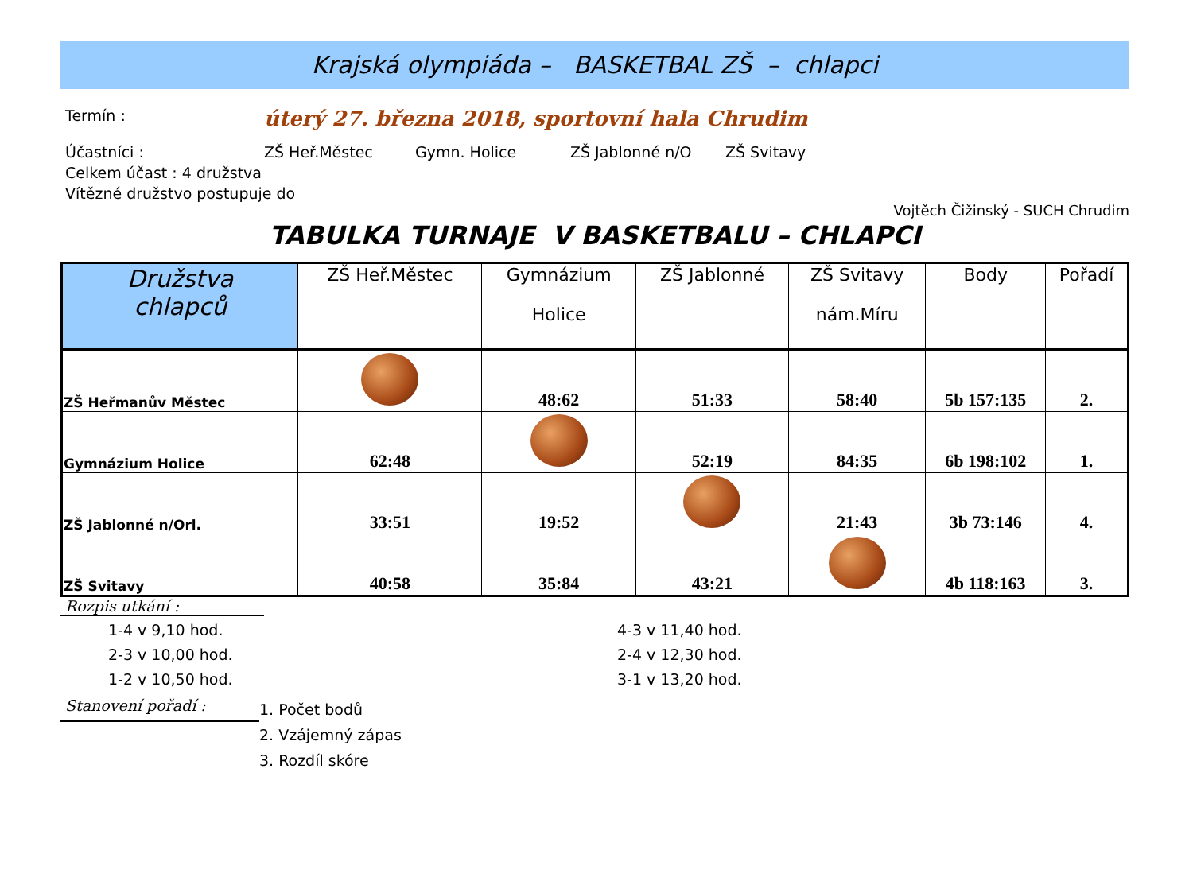Krajská olympiáda – BASKETBAL ZŠ – chlapci
Termín : úterý 27. března 2018, sportovní hala Chrudim
Účastníci : ZŠ Heř.Městec Gymn. Holice ZŠ Jablonné n/O ZŠ Svitavy
Celkem účast : 4 družstva
Vítězné družstvo postupuje do
Vojtěch Čižinský - SUCH Chrudim
TABULKA TURNAJE V BASKETBALU – CHLAPCI
| Družstva chlapců | ZŠ Heř.Městec | Gymnázium Holice | ZŠ Jablonné | ZŠ Svitavy nám.Míru | Body | Pořadí |
| --- | --- | --- | --- | --- | --- | --- |
| ZŠ Heřmanův Městec | | 48:62 | 51:33 | 58:40 | 5b 157:135 | 2. |
| Gymnázium Holice | 62:48 | | 52:19 | 84:35 | 6b 198:102 | 1. |
| ZŠ Jablonné n/Orl. | 33:51 | 19:52 | | 21:43 | 3b 73:146 | 4. |
| ZŠ Svitavy | 40:58 | 35:84 | 43:21 | | 4b 118:163 | 3. |
Rozpis utkání :
1-4 v 9,10 hod.
2-3 v 10,00 hod.
1-2 v 10,50 hod.
4-3 v 11,40 hod.
2-4 v 12,30 hod.
3-1 v 13,20 hod.
Stanovení pořadí :
1. Počet bodů
2. Vzájemný zápas
3. Rozdíl skóre